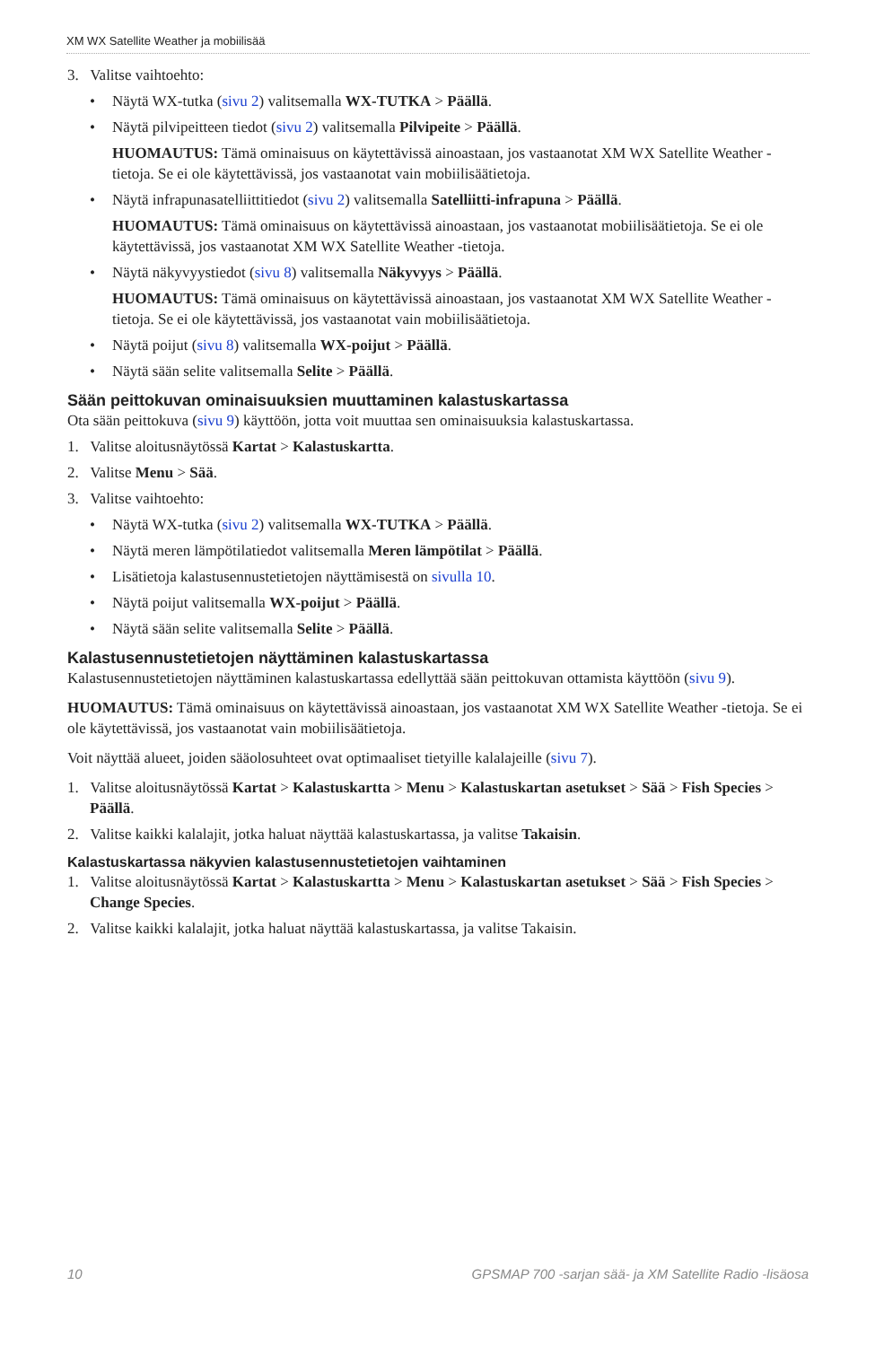XM WX Satellite Weather ja mobiilisää
3. Valitse vaihtoehto:
• Näytä WX-tutka (sivu 2) valitsemalla WX-TUTKA > Päällä.
• Näytä pilvipeitteen tiedot (sivu 2) valitsemalla Pilvipeite > Päällä.
HUOMAUTUS: Tämä ominaisuus on käytettävissä ainoastaan, jos vastaanotat XM WX Satellite Weather -tietoja. Se ei ole käytettävissä, jos vastaanotat vain mobiilisäätietoja.
• Näytä infrapunasatelliittitiedot (sivu 2) valitsemalla Satelliitti-infrapuna > Päällä.
HUOMAUTUS: Tämä ominaisuus on käytettävissä ainoastaan, jos vastaanotat mobiilisäätietoja. Se ei ole käytettävissä, jos vastaanotat XM WX Satellite Weather -tietoja.
• Näytä näkyvyystiedot (sivu 8) valitsemalla Näkyvyys > Päällä.
HUOMAUTUS: Tämä ominaisuus on käytettävissä ainoastaan, jos vastaanotat XM WX Satellite Weather -tietoja. Se ei ole käytettävissä, jos vastaanotat vain mobiilisäätietoja.
• Näytä poijut (sivu 8) valitsemalla WX-poijut > Päällä.
• Näytä sään selite valitsemalla Selite > Päällä.
Sään peittokuvan ominaisuuksien muuttaminen kalastuskartassa
Ota sään peittokuva (sivu 9) käyttöön, jotta voit muuttaa sen ominaisuuksia kalastuskartassa.
1. Valitse aloitusnäytössä Kartat > Kalastuskartta.
2. Valitse Menu > Sää.
3. Valitse vaihtoehto:
• Näytä WX-tutka (sivu 2) valitsemalla WX-TUTKA > Päällä.
• Näytä meren lämpötilatiedot valitsemalla Meren lämpötilat > Päällä.
• Lisätietoja kalastusennustetietojen näyttämisestä on sivulla 10.
• Näytä poijut valitsemalla WX-poijut > Päällä.
• Näytä sään selite valitsemalla Selite > Päällä.
Kalastusennustetietojen näyttäminen kalastuskartassa
Kalastusennustetietojen näyttäminen kalastuskartassa edellyttää sään peittokuvan ottamista käyttöön (sivu 9).
HUOMAUTUS: Tämä ominaisuus on käytettävissä ainoastaan, jos vastaanotat XM WX Satellite Weather -tietoja. Se ei ole käytettävissä, jos vastaanotat vain mobiilisäätietoja.
Voit näyttää alueet, joiden sääolosuhteet ovat optimaaliset tietyille kalalajeille (sivu 7).
1. Valitse aloitusnäytössä Kartat > Kalastuskartta > Menu > Kalastuskartan asetukset > Sää > Fish Species > Päällä.
2. Valitse kaikki kalalajit, jotka haluat näyttää kalastuskartassa, ja valitse Takaisin.
Kalastuskartassa näkyvien kalastusennustetietojen vaihtaminen
1. Valitse aloitusnäytössä Kartat > Kalastuskartta > Menu > Kalastuskartan asetukset > Sää > Fish Species > Change Species.
2. Valitse kaikki kalalajit, jotka haluat näyttää kalastuskartassa, ja valitse Takaisin.
10 GPSMAP 700 -sarjan sää- ja XM Satellite Radio -lisäosa